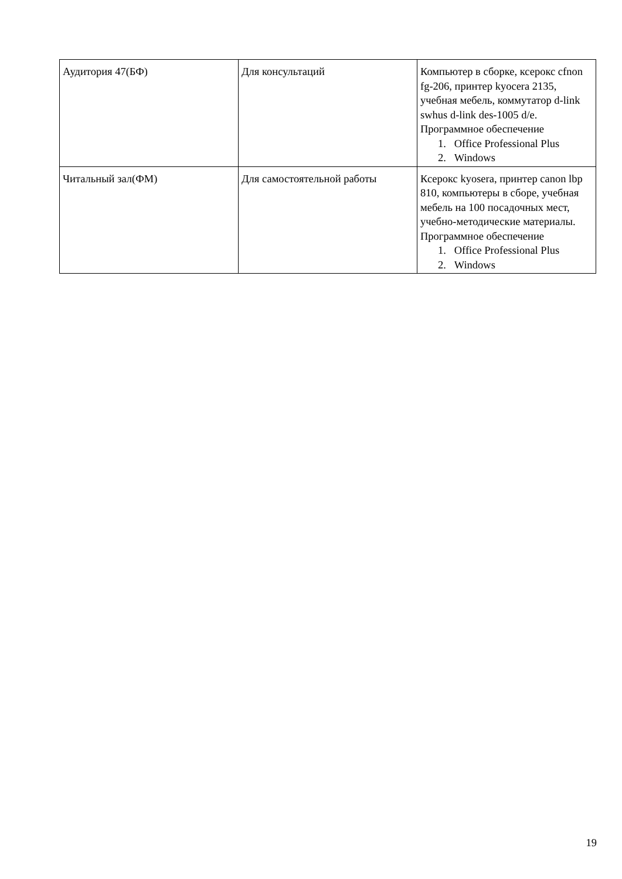| Аудитория 47(БФ) | Для консультаций | Компьютер в сборке, ксерокс cfnon fg-206, принтер kyocera 2135, учебная мебель, коммутатор d-link swhus d-link des-1005 d/e. Программное обеспечение 1. Office Professional Plus 2. Windows |
| Читальный зал(ФМ) | Для самостоятельной работы | Ксерокс kyosera, принтер canon lbp 810, компьютеры в сборе, учебная мебель на 100 посадочных мест, учебно-методические материалы. Программное обеспечение 1. Office Professional Plus 2. Windows |
19